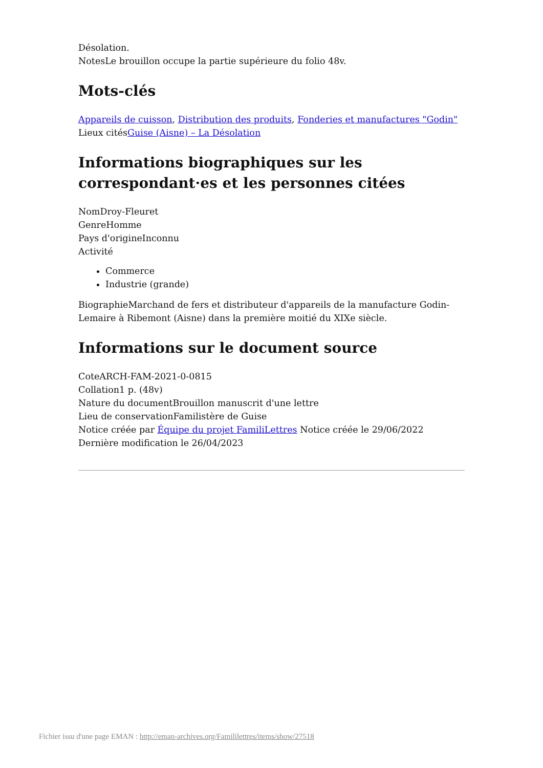Désolation.
NotesLe brouillon occupe la partie supérieure du folio 48v.
Mots-clés
Appareils de cuisson, Distribution des produits, Fonderies et manufactures "Godin"
Lieux citésGuise (Aisne) – La Désolation
Informations biographiques sur les correspondant·es et les personnes citées
NomDroy-Fleuret
GenreHomme
Pays d'origineInconnu
Activité
Commerce
Industrie (grande)
BiographieMarchand de fers et distributeur d'appareils de la manufacture Godin-Lemaire à Ribemont (Aisne) dans la première moitié du XIXe siècle.
Informations sur le document source
CoteARCH-FAM-2021-0-0815
Collation1 p. (48v)
Nature du documentBrouillon manuscrit d'une lettre
Lieu de conservationFamilistère de Guise
Notice créée par Équipe du projet FamiliLettres Notice créée le 29/06/2022
Dernière modification le 26/04/2023
Fichier issu d'une page EMAN : http://eman-archives.org/Famililettres/items/show/27518